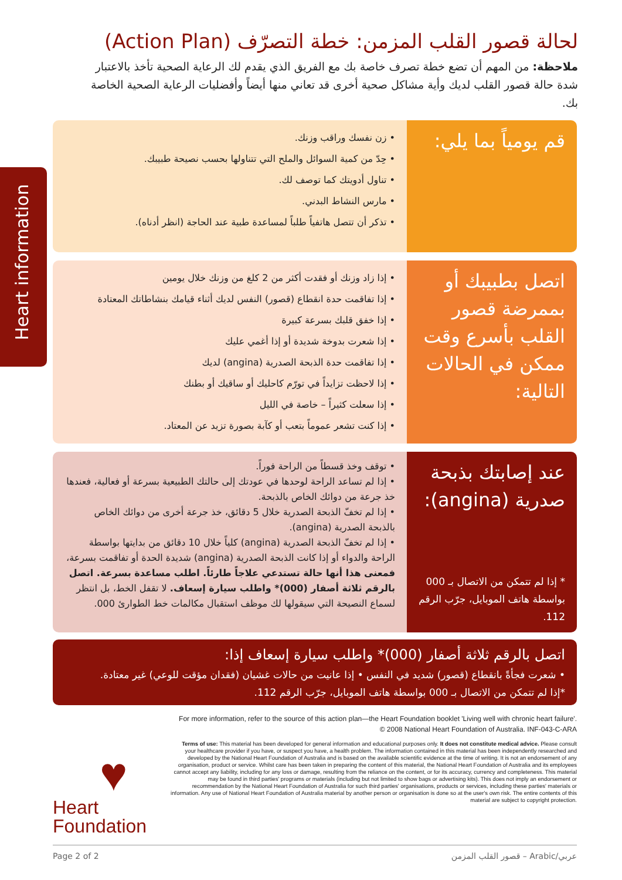Heart information
لحالة قصور القلب المزمن: خطة التصرّف (Action Plan)
ملاحظة: من المهم أن تضع خطة تصرف خاصة بك مع الفريق الذي يقدم لك الرعاية الصحية تأخذ بالاعتبار شدة حالة قصور القلب لديك وأية مشاكل صحية أخرى قد تعاني منها أيضاً وأفضليات الرعاية الصحية الخاصة بك.
قم يومياً بما يلي:
• زن نفسك وراقب وزنك.
• حِدّ من كمية السوائل والملح التي تتناولها بحسب نصيحة طبيبك.
• تناول أدويتك كما توصف لك.
• مارس النشاط البدني.
• تذكر أن تتصل هاتفياً طلباً لمساعدة طبية عند الحاجة (انظر أدناه).
اتصل بطبيبك أو بممرضة قصور القلب بأسرع وقت ممكن في الحالات التالية:
• إذا زاد وزنك أو فقدت أكثر من 2 كلغ من وزنك خلال يومين
• إذا تفاقمت حدة انقطاع (قصور) النفس لديك أثناء قيامك بنشاطاتك المعتادة
• إذا خفق قلبك بسرعة كبيرة
• إذا شعرت بدوخة شديدة أو إذا أغمي عليك
• إذا تفاقمت حدة الذبحة الصدرية (angina) لديك
• إذا لاحظت تزايداً في تورّم كاحليك أو ساقيك أو بطنك
• إذا سعلت كثيراً – خاصة في الليل
• إذا كنت تشعر عموماً بتعب أو كآبة بصورة تزيد عن المعتاد.
عند إصابتك بذبحة صدرية (angina):
* إذا لم تتمكن من الاتصال بـ 000 بواسطة هاتف الموبايل، جرّب الرقم 112.
• توقف وخذ قسطاً من الراحة فوراً.
• إذا لم تساعد الراحة لوحدها في عودتك إلى حالتك الطبيعية بسرعة أو فعالية، فعندها خذ جرعة من دوائك الخاص بالذبحة.
• إذا لم تخفّ الذبحة الصدرية خلال 5 دقائق، خذ جرعة أخرى من دوائك الخاص بالذبحة الصدرية (angina).
• إذا لم تخفّ الذبحة الصدرية (angina) كلياً خلال 10 دقائق من بدايتها بواسطة الراحة والدواء أو إذا كانت الذبحة الصدرية (angina) شديدة الحدة أو تفاقمت بسرعة، فمعنى هذا أنها حالة تستدعي علاجاً طارئاً. اطلب مساعدة بسرعة. اتصل بالرقم ثلاثة أصفار (000)* واطلب سيارة إسعاف. لا تقفل الخط، بل انتظر لسماع النصيحة التي سيقولها لك موظف استقبال مكالمات خط الطوارئ 000.
اتصل بالرقم ثلاثة أصفار (000)* واطلب سيارة إسعاف إذا:
• شعرت فجأةً بانقطاع (قصور) شديد في النفس • إذا عانيت من حالات غشيان (فقدان مؤقت للوعي) غير معتادة.
*إذا لم تتمكن من الاتصال بـ 000 بواسطة هاتف الموبايل، جرّب الرقم 112.
For more information, refer to the source of this action plan—the Heart Foundation booklet 'Living well with chronic heart failure'.
© 2008 National Heart Foundation of Australia. INF-043-C-ARA
Terms of use: This material has been developed for general information and educational purposes only. It does not constitute medical advice. Please consult your healthcare provider if you have, or suspect you have, a health problem. The information contained in this material has been independently researched and developed by the National Heart Foundation of Australia and is based on the available scientific evidence at the time of writing. It is not an endorsement of any organisation, product or service. Whilst care has been taken in preparing the content of this material, the National Heart Foundation of Australia and its employees cannot accept any liability, including for any loss or damage, resulting from the reliance on the content, or for its accuracy, currency and completeness. This material may be found in third parties' programs or materials (including but not limited to show bags or advertising kits). This does not imply an endorsement or recommendation by the National Heart Foundation of Australia for such third parties' organisations, products or services, including these parties' materials or information. Any use of National Heart Foundation of Australia material by another person or organisation is done so at the user's own risk. The entire contents of this material are subject to copyright protection.
♥
Heart
Foundation
Page 2 of 2 قصور القلب المزمن – Arabic/عربي